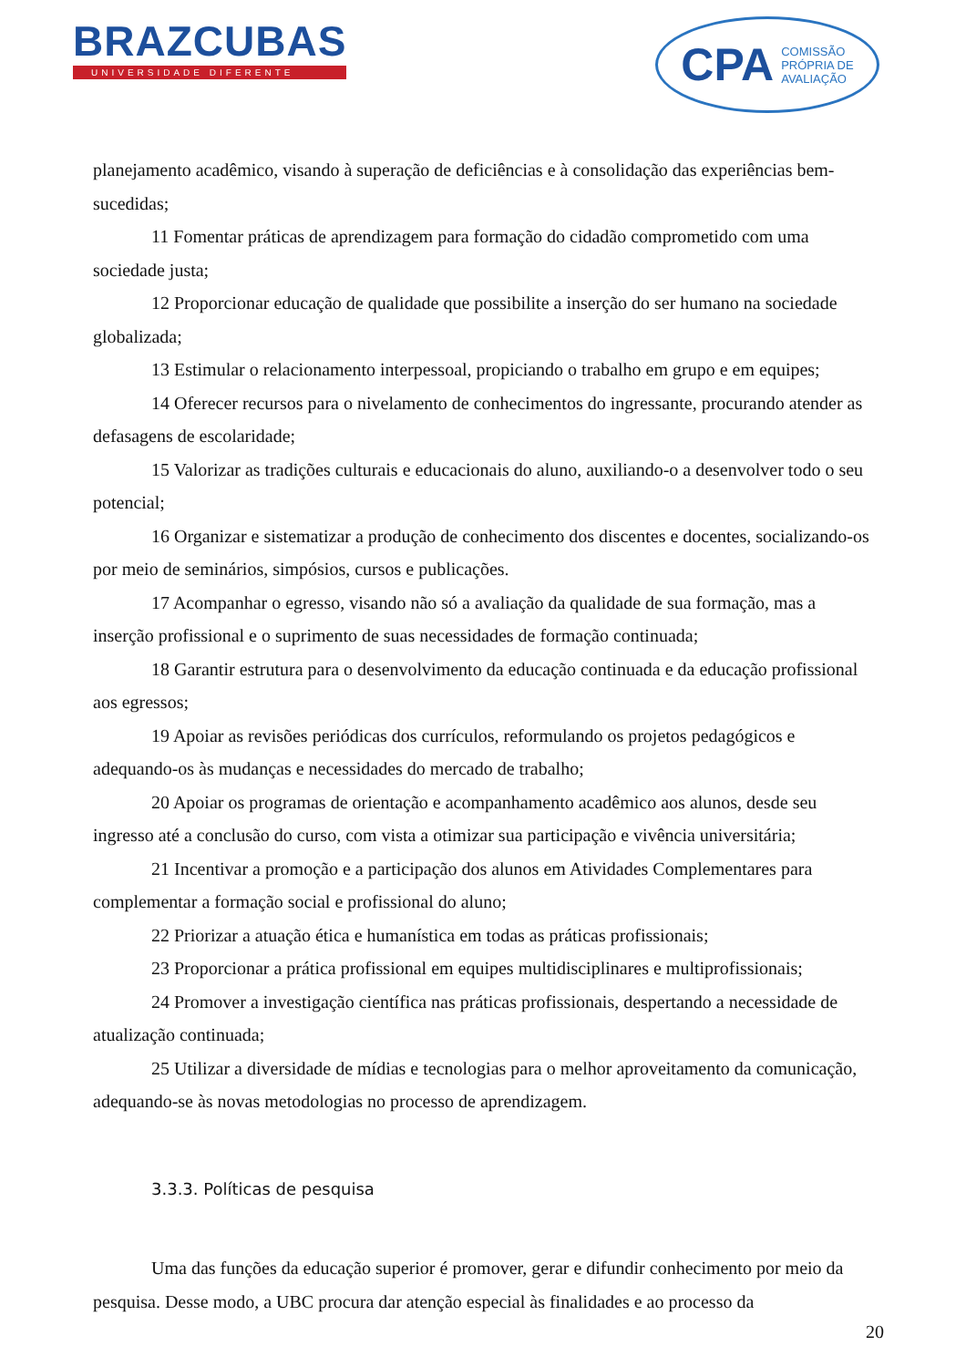BRAZCUBAS
UNIVERSIDADE DIFERENTE
CPA COMISSÃO
PRÓPRIA DE
AVALIAÇÃO
planejamento acadêmico, visando à superação de deficiências e à consolidação das experiências bem-sucedidas;
11 Fomentar práticas de aprendizagem para formação do cidadão comprometido com uma sociedade justa;
12 Proporcionar educação de qualidade que possibilite a inserção do ser humano na sociedade globalizada;
13 Estimular o relacionamento interpessoal, propiciando o trabalho em grupo e em equipes;
14 Oferecer recursos para o nivelamento de conhecimentos do ingressante, procurando atender as defasagens de escolaridade;
15 Valorizar as tradições culturais e educacionais do aluno, auxiliando-o a desenvolver todo o seu potencial;
16 Organizar e sistematizar a produção de conhecimento dos discentes e docentes, socializando-os por meio de seminários, simpósios, cursos e publicações.
17 Acompanhar o egresso, visando não só a avaliação da qualidade de sua formação, mas a inserção profissional e o suprimento de suas necessidades de formação continuada;
18 Garantir estrutura para o desenvolvimento da educação continuada e da educação profissional aos egressos;
19 Apoiar as revisões periódicas dos currículos, reformulando os projetos pedagógicos e adequando-os às mudanças e necessidades do mercado de trabalho;
20 Apoiar os programas de orientação e acompanhamento acadêmico aos alunos, desde seu ingresso até a conclusão do curso, com vista a otimizar sua participação e vivência universitária;
21 Incentivar a promoção e a participação dos alunos em Atividades Complementares para complementar a formação social e profissional do aluno;
22 Priorizar a atuação ética e humanística em todas as práticas profissionais;
23 Proporcionar a prática profissional em equipes multidisciplinares e multiprofissionais;
24 Promover a investigação científica nas práticas profissionais, despertando a necessidade de atualização continuada;
25 Utilizar a diversidade de mídias e tecnologias para o melhor aproveitamento da comunicação, adequando-se às novas metodologias no processo de aprendizagem.
3.3.3. Políticas de pesquisa
Uma das funções da educação superior é promover, gerar e difundir conhecimento por meio da pesquisa. Desse modo, a UBC procura dar atenção especial às finalidades e ao processo da
20